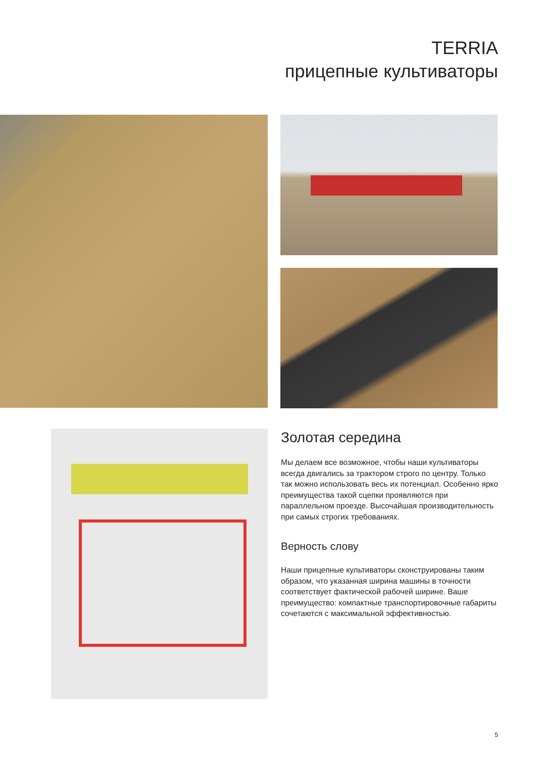TERRIA
прицепные культиваторы
Золотая середина
Мы делаем все возможное, чтобы наши культиваторы всегда двигались за трактором строго по центру. Только так можно использовать весь их потенциал. Особенно ярко преимущества такой сцепки проявляются при параллельном проезде. Высочайшая производительность при самых строгих требованиях.
Верность слову
Наши прицепные культиваторы сконструированы таким образом, что указанная ширина машины в точности соответствует фактической рабочей ширине. Ваше преимущество: компактные транспортировочные габариты сочетаются с максимальной эффективностью.
5